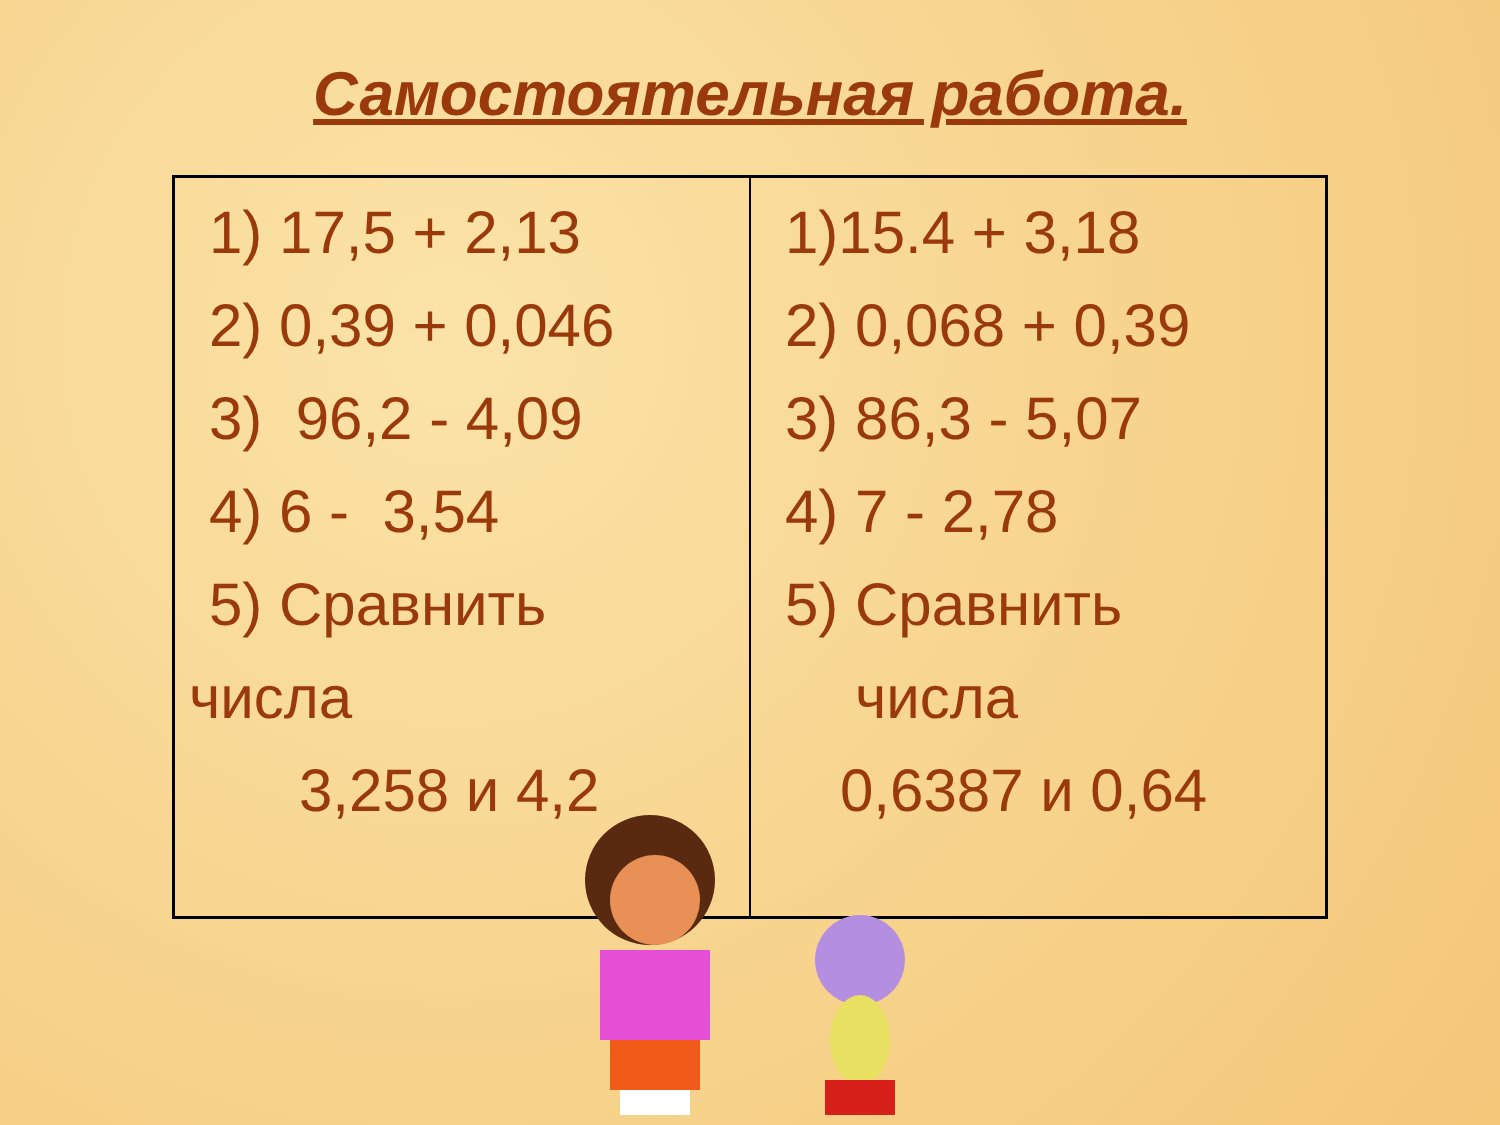Самостоятельная работа.
| 1) 17,5 + 2,13 2) 0,39 + 0,046 3) 96,2 - 4,09 4) 6 - 3,54 5) Сравнить числа 3,258 и 4,2 | 1)15.4 + 3,18 2) 0,068 + 0,39 3) 86,3 - 5,07 4) 7 - 2,78 5) Сравнить числа 0,6387 и 0,64 |